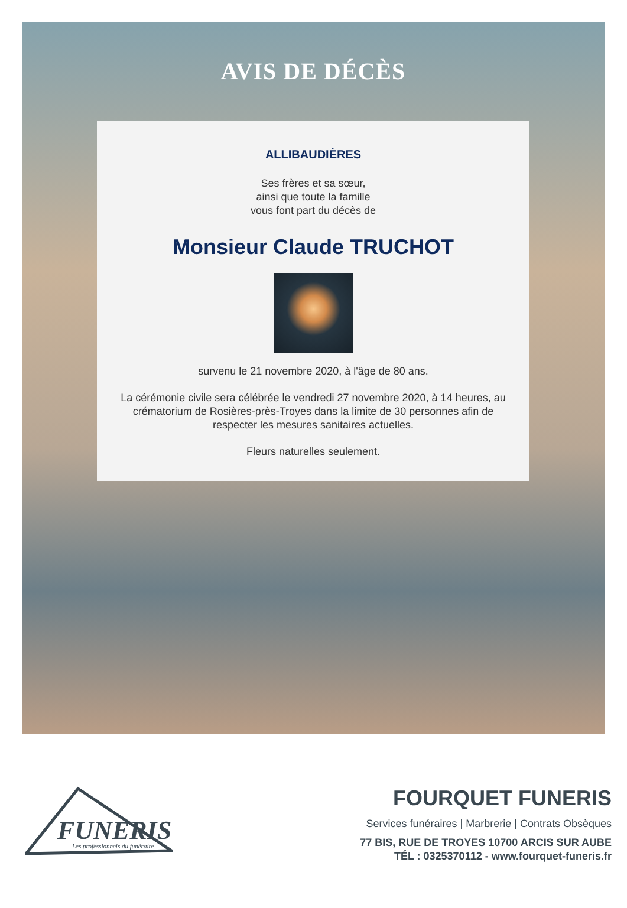AVIS DE DÉCÈS
ALLIBAUDIÈRES
Ses frères et sa sœur,
ainsi que toute la famille
vous font part du décès de
Monsieur Claude TRUCHOT
survenu le 21 novembre 2020, à l'âge de 80 ans.
La cérémonie civile sera célébrée le vendredi 27 novembre 2020, à 14 heures, au crématorium de Rosières-près-Troyes dans la limite de 30 personnes afin de respecter les mesures sanitaires actuelles.
Fleurs naturelles seulement.
FUNERIS
Les professionnels du funéraire
FOURQUET FUNERIS
Services funéraires | Marbrerie | Contrats Obsèques
77 BIS, RUE DE TROYES 10700 ARCIS SUR AUBE
TÉL : 0325370112 - www.fourquet-funeris.fr